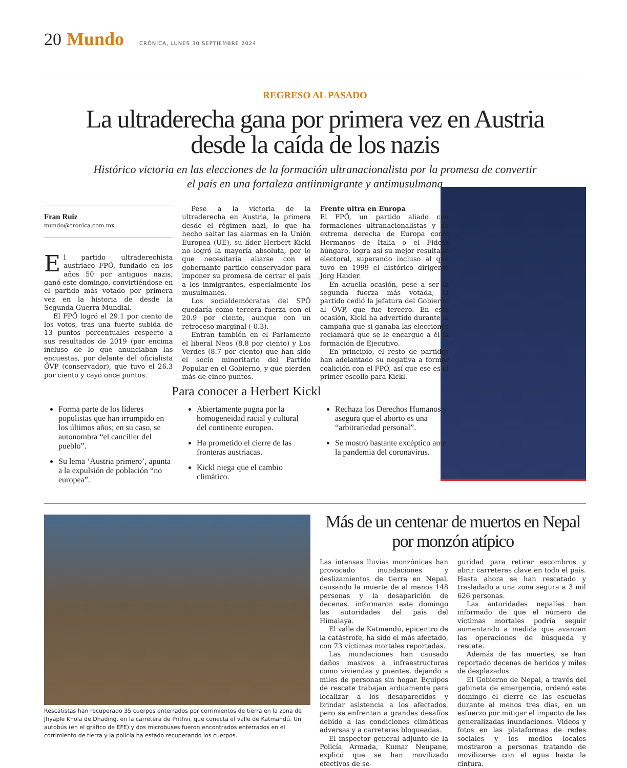20 Mundo CRÓNICA, LUNES 30 SEPTIEMBRE 2024
REGRESO AL PASADO
La ultraderecha gana por primera vez en Austria
desde la caída de los nazis
Histórico victoria en las elecciones de la formación ultranacionalista por la promesa de convertir
el país en una fortaleza antiinmigrante y antimusulmana
Fran Ruiz
mundo@cronica.com.mx
El partido ultraderechista austriaco FPÖ, fundado en los años 50 por antiguos nazis, ganó este domingo, convirtiéndose en el partido más votado por primera vez en la historia de desde la Segunda Guerra Mundial.
El FPÖ logró el 29.1 por ciento de los votos, tras una fuerte subida de 13 puntos porcentuales respecto a sus resultados de 2019 (por encima incluso de lo que anunciaban las encuestas, por delante del oficialista ÖVP (conservador), que tuvo el 26.3 por ciento y cayó once puntos.
Pese a la victoria de la ultraderecha en Austria, la primera desde el régimen nazi, lo que ha hecho saltar las alarmas en la Unión Europea (UE), su líder Herbert Kickl no logró la mayoría absoluta, por lo que necesitaría aliarse con el gobernante partido conservador para imponer su promesa de cerrar el país a los inmigrantes, especialmente los musulmanes.
Los socialdemócratas del SPÖ quedaría como tercera fuerza con el 20.9 por ciento, aunque con un retroceso marginal (-0.3).
Entran también en el Parlamento el liberal Neos (8.8 por ciento) y Los Verdes (8.7 por ciento) que han sido el socio minoritario del Partido Popular en el Gobierno, y que pierden más de cinco puntos.
Frente ultra en Europa
El FPÖ, un partido aliado con formaciones ultranacionalistas y de extrema derecha de Europa como Hermanos de Italia o el Fidesz húngaro, logra así su mejor resultado electoral, superando incluso al que tuvo en 1999 el histórico dirigente Jörg Haider.
En aquella ocasión, pese a ser la segunda fuerza más votada, el partido cedió la jefatura del Gobierno al ÖVP, que fue tercero. En esta ocasión, Kickl ha advertido durante la campaña que si ganaba las elecciones reclamará que se le encargue a él la formación de Ejecutivo.
En principio, el resto de partidos han adelantado su negativa a formar coalición con el FPÖ, así que ese es el primer escollo para Kickl.
Para conocer a Herbert Kickl
Forma parte de los líderes populistas que han irrumpido en los últimos años; en su caso, se autonombra “el canciller del pueblo”.
Su lema ‘Austria primero’, apunta a la expulsión de población “no europea”.
Abiertamente pugna por la homogeneidad racial y cultural del continente europeo.
Ha prometido el cierre de las fronteras austriacas.
Kickl niega que el cambio climático.
Rechaza los Derechos Humanos y asegura que el aborto es una “arbitrariedad personal”.
Se mostró bastante excéptico ante la pandemia del coronavirus.
Rescatistas han recuperado 35 cuerpos enterrados por corrimientos de tierra en la zona de Jhyaple Khola de Dhading, en la carretera de Prithvi, que conecta el valle de Katmandú. Un autobús (en el gráfico de EFE) y dos microbuses fueron encontrados enterrados en el corrimiento de tierra y la policía ha estado recuperando los cuerpos.
Más de un centenar de muertos en Nepal por monzón atípico
Las intensas lluvias monzónicas han provocado inundaciones y deslizamientos de tierra en Nepal, causando la muerte de al menos 148 personas y la desaparición de decenas, informaron este domingo las autoridades del país del Himalaya.
El valle de Katmandú, epicentro de la catástrofe, ha sido el más afectado, con 73 víctimas mortales reportadas.
Las inundaciones han causado daños masivos a infraestructuras como viviendas y puentes, dejando a miles de personas sin hogar. Equipos de rescate trabajan arduamente para localizar a los desaparecidos y brindar asistencia a los afectados, pero se enfrentan a grandes desafíos debido a las condiciones climáticas adversas y a carreteras bloqueadas.
El inspector general adjunto de la Policía Armada, Kumar Neupane, explicó que se han movilizado efectivos de se-
guridad para retirar escombros y abrir carreteras clave en todo el país. Hasta ahora se han rescatado y trasladado a una zona segura a 3 mil 626 personas.
Las autoridades nepalíes han informado de que el número de víctimas mortales podría seguir aumentando a medida que avanzan las operaciones de búsqueda y rescate.
Además de las muertes, se han reportado decenas de heridos y miles de desplazados.
El Gobierno de Nepal, a través del gabineta de emergencia, ordenó este domingo el cierre de las escuelas durante al menos tres días, en un esfuerzo por mitigar el impacto de las generalizadas inundaciones. Videos y fotos en las plataformas de redes sociales y los medios locales mostraron a personas tratando de movilizarse con el agua hasta la cintura.